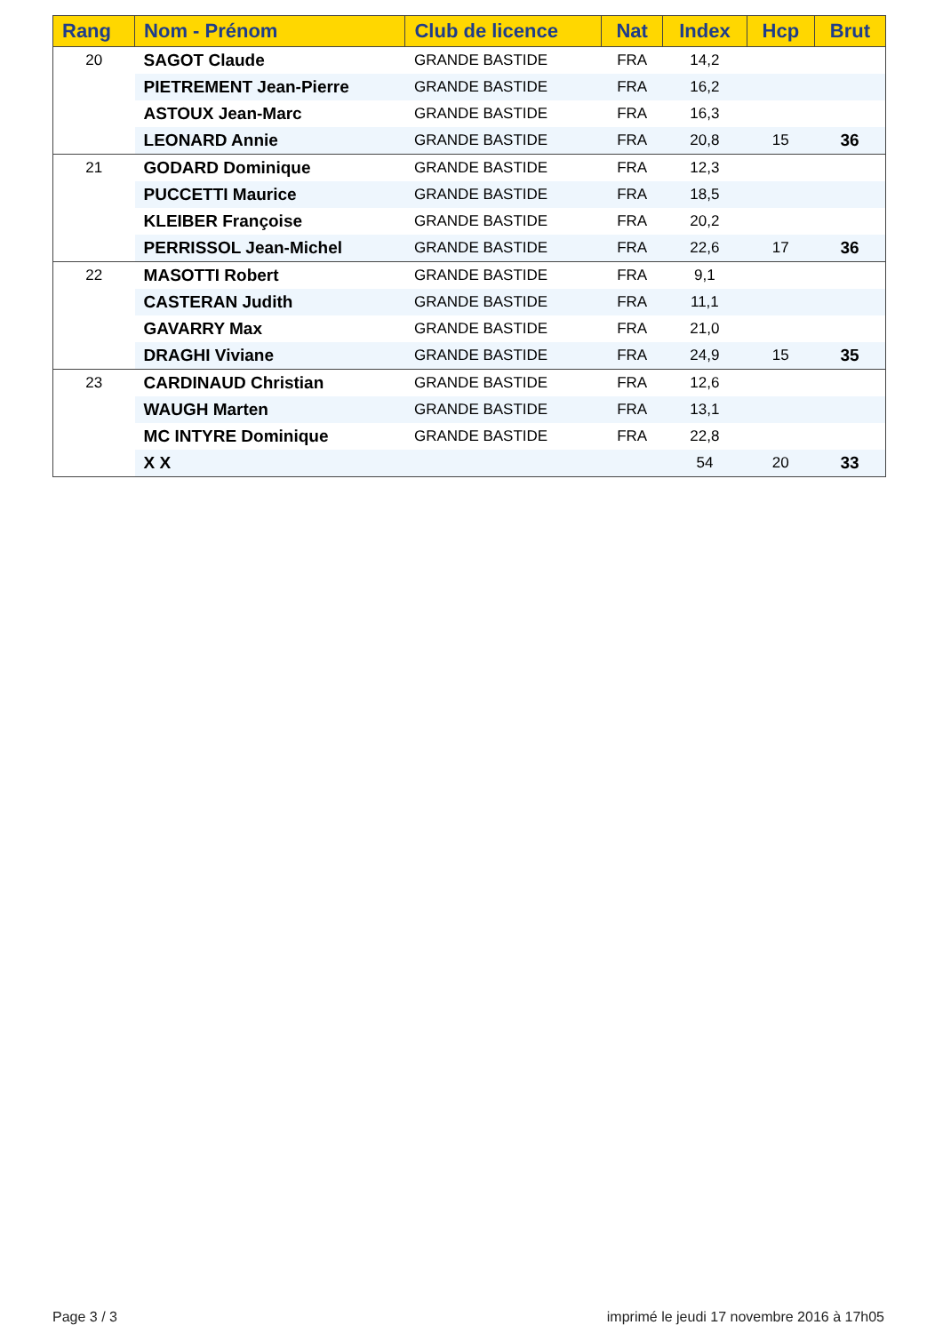| Rang | Nom - Prénom | Club de licence | Nat | Index | Hcp | Brut |
| --- | --- | --- | --- | --- | --- | --- |
| 20 | SAGOT Claude | GRANDE BASTIDE | FRA | 14,2 | | |
| | PIETREMENT Jean-Pierre | GRANDE BASTIDE | FRA | 16,2 | | |
| | ASTOUX Jean-Marc | GRANDE BASTIDE | FRA | 16,3 | | |
| | LEONARD Annie | GRANDE BASTIDE | FRA | 20,8 | 15 | 36 |
| 21 | GODARD Dominique | GRANDE BASTIDE | FRA | 12,3 | | |
| | PUCCETTI Maurice | GRANDE BASTIDE | FRA | 18,5 | | |
| | KLEIBER Françoise | GRANDE BASTIDE | FRA | 20,2 | | |
| | PERRISSOL Jean-Michel | GRANDE BASTIDE | FRA | 22,6 | 17 | 36 |
| 22 | MASOTTI Robert | GRANDE BASTIDE | FRA | 9,1 | | |
| | CASTERAN Judith | GRANDE BASTIDE | FRA | 11,1 | | |
| | GAVARRY Max | GRANDE BASTIDE | FRA | 21,0 | | |
| | DRAGHI Viviane | GRANDE BASTIDE | FRA | 24,9 | 15 | 35 |
| 23 | CARDINAUD Christian | GRANDE BASTIDE | FRA | 12,6 | | |
| | WAUGH Marten | GRANDE BASTIDE | FRA | 13,1 | | |
| | MC INTYRE Dominique | GRANDE BASTIDE | FRA | 22,8 | | |
| | X X | | | 54 | 20 | 33 |
Page 3 / 3
imprimé le jeudi 17 novembre 2016 à 17h05